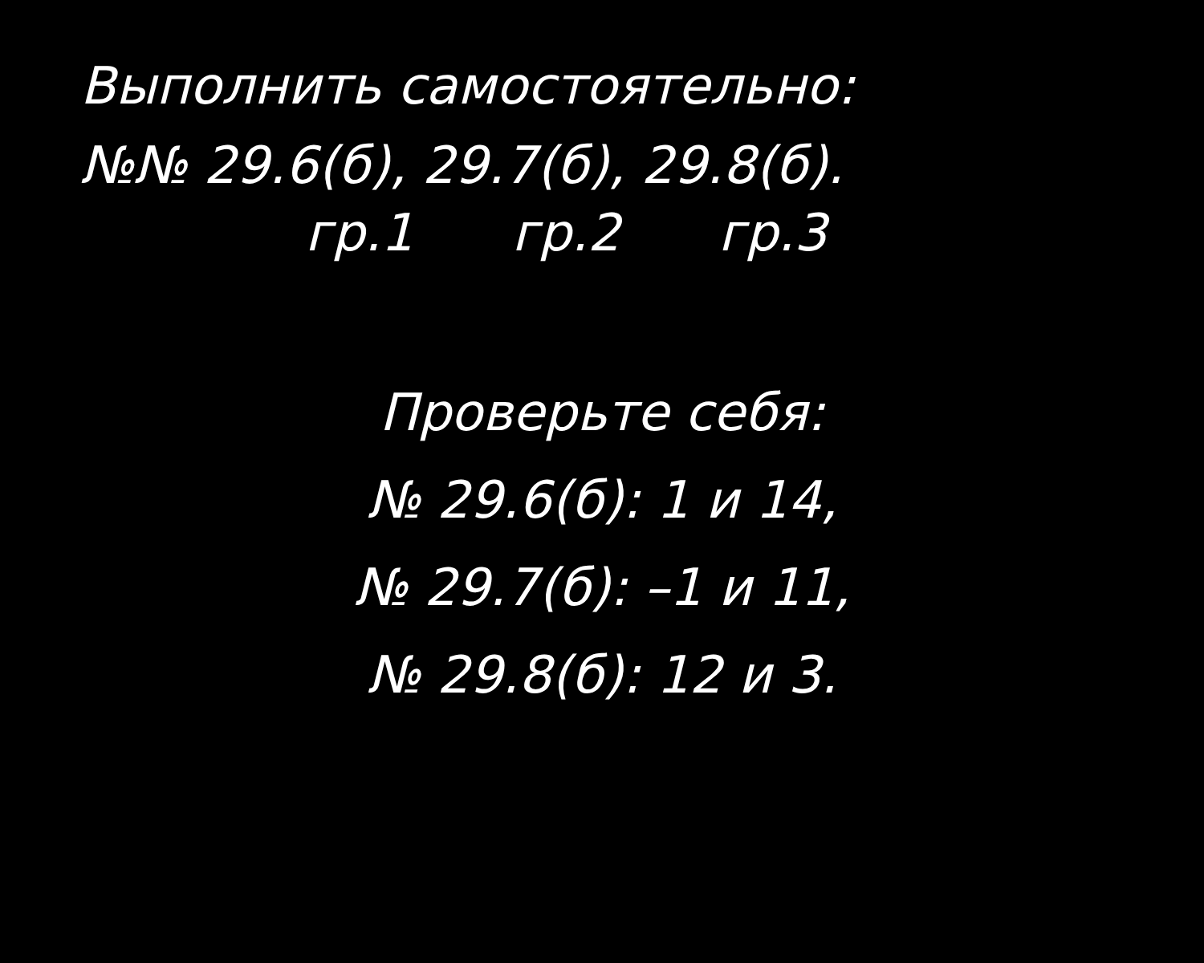Выполнить самостоятельно:
№№ 29.6(б), 29.7(б), 29.8(б).
гр.1 гр.2 гр.3
Проверьте себя:
№ 29.6(б): 1 и 14,
№ 29.7(б): –1 и 11,
№ 29.8(б): 12 и 3.